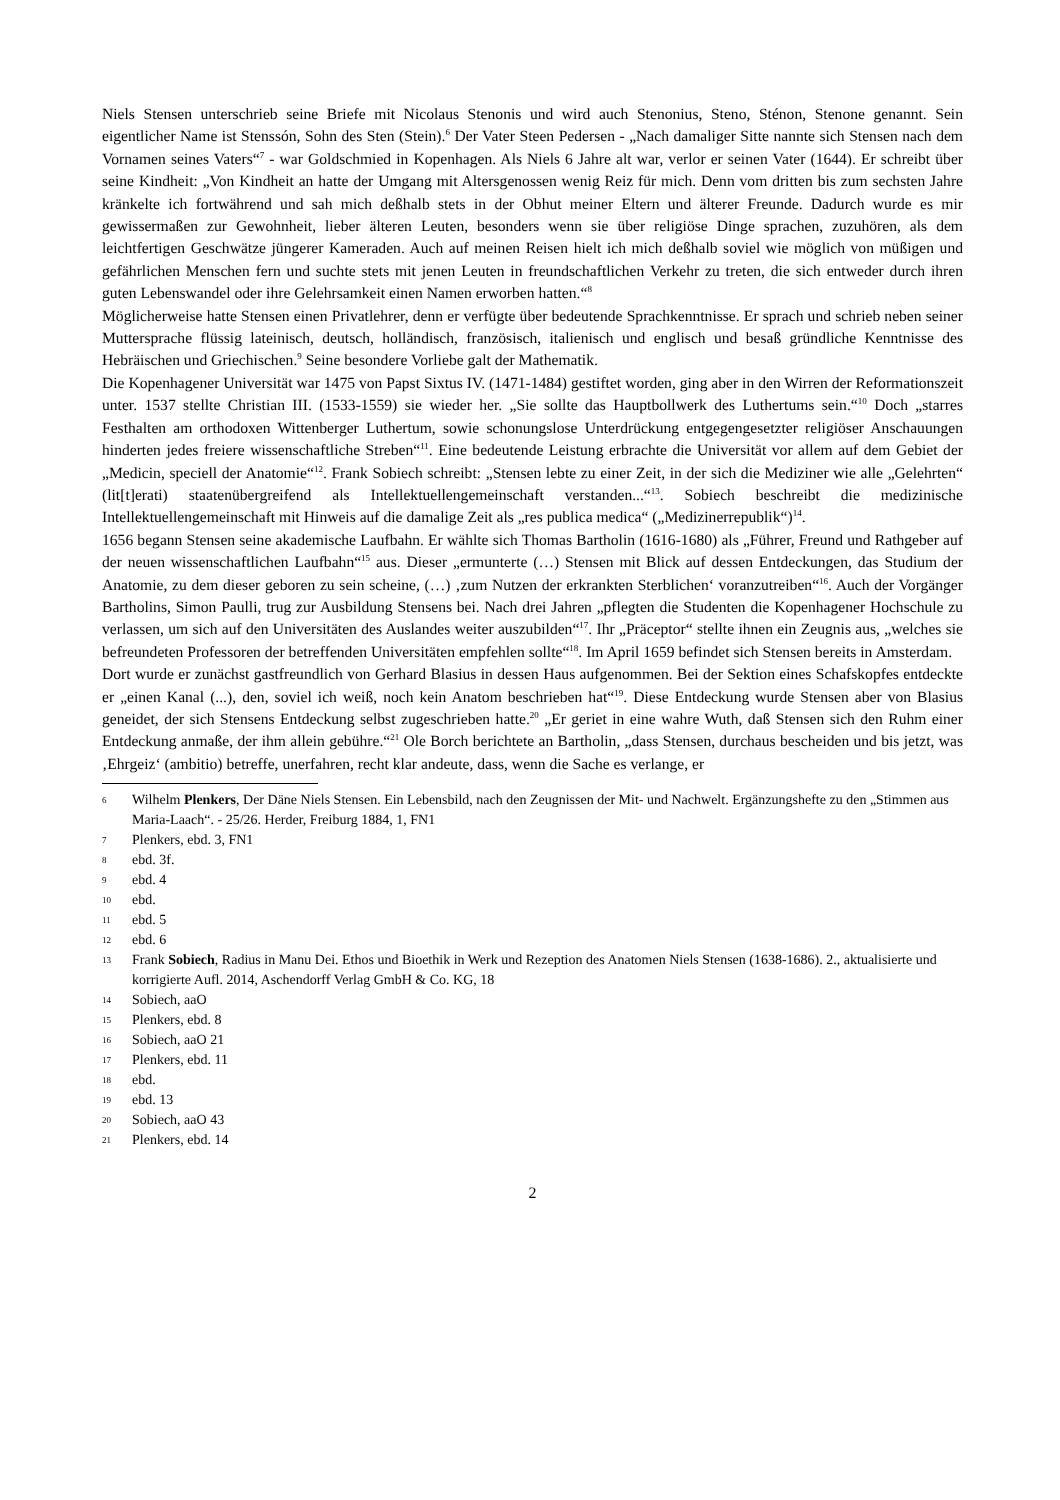Niels Stensen unterschrieb seine Briefe mit Nicolaus Stenonis und wird auch Stenonius, Steno, Sténon, Stenone genannt. Sein eigentlicher Name ist Stenssón, Sohn des Sten (Stein).<sup>6</sup> Der Vater Steen Pedersen - „Nach damaliger Sitte nannte sich Stensen nach dem Vornamen seines Vaters“<sup>7</sup> - war Goldschmied in Kopenhagen. Als Niels 6 Jahre alt war, verlor er seinen Vater (1644). Er schreibt über seine Kindheit: „Von Kindheit an hatte der Umgang mit Altersgenossen wenig Reiz für mich. Denn vom dritten bis zum sechsten Jahre kränkelte ich fortwährend und sah mich deßhalb stets in der Obhut meiner Eltern und älterer Freunde. Dadurch wurde es mir gewissermaßen zur Gewohnheit, lieber älteren Leuten, besonders wenn sie über religiöse Dinge sprachen, zuzuhören, als dem leichtfertigen Geschwätze jüngerer Kameraden. Auch auf meinen Reisen hielt ich mich deßhalb soviel wie möglich von müßigen und gefährlichen Menschen fern und suchte stets mit jenen Leuten in freundschaftlichen Verkehr zu treten, die sich entweder durch ihren guten Lebenswandel oder ihre Gelehrsamkeit einen Namen erworben hatten.“<sup>8</sup>
Möglicherweise hatte Stensen einen Privatlehrer, denn er verfügte über bedeutende Sprachkenntnisse. Er sprach und schrieb neben seiner Muttersprache flüssig lateinisch, deutsch, holländisch, französisch, italienisch und englisch und besaß gründliche Kenntnisse des Hebräischen und Griechischen.<sup>9</sup> Seine besondere Vorliebe galt der Mathematik.
Die Kopenhagener Universität war 1475 von Papst Sixtus IV. (1471-1484) gestiftet worden, ging aber in den Wirren der Reformationszeit unter. 1537 stellte Christian III. (1533-1559) sie wieder her. „Sie sollte das Hauptbollwerk des Luthertums sein.“<sup>10</sup> Doch „starres Festhalten am orthodoxen Wittenberger Luthertum, sowie schonungslose Unterdrückung entgegengesetzter religiöser Anschauungen hinderten jedes freiere wissenschaftliche Streben“<sup>11</sup>. Eine bedeutende Leistung erbrachte die Universität vor allem auf dem Gebiet der „Medicin, speciell der Anatomie“<sup>12</sup>. Frank Sobiech schreibt: „Stensen lebte zu einer Zeit, in der sich die Mediziner wie alle „Gelehrten“ (lit[t]erati) staatenübergreifend als Intellektuellengemeinschaft verstanden...“<sup>13</sup>. Sobiech beschreibt die medizinische Intellektuellengemeinschaft mit Hinweis auf die damalige Zeit als „res publica medica“ („Medizinerrepublik“)<sup>14</sup>.
1656 begann Stensen seine akademische Laufbahn. Er wählte sich Thomas Bartholin (1616-1680) als „Führer, Freund und Rathgeber auf der neuen wissenschaftlichen Laufbahn“<sup>15</sup> aus. Dieser „ermunterte (…) Stensen mit Blick auf dessen Entdeckungen, das Studium der Anatomie, zu dem dieser geboren zu sein scheine, (…) ‚zum Nutzen der erkrankten Sterblichen‘ voranzutreiben“<sup>16</sup>. Auch der Vorgänger Bartholins, Simon Paulli, trug zur Ausbildung Stensens bei. Nach drei Jahren „pflegten die Studenten die Kopenhagener Hochschule zu verlassen, um sich auf den Universitäten des Auslandes weiter auszubilden“<sup>17</sup>. Ihr „Präceptor“ stellte ihnen ein Zeugnis aus, „welches sie befreundeten Professoren der betreffenden Universitäten empfehlen sollte“<sup>18</sup>. Im April 1659 befindet sich Stensen bereits in Amsterdam.
Dort wurde er zunächst gastfreundlich von Gerhard Blasius in dessen Haus aufgenommen. Bei der Sektion eines Schafskopfes entdeckte er „einen Kanal (...), den, soviel ich weiß, noch kein Anatom beschrieben hat“<sup>19</sup>. Diese Entdeckung wurde Stensen aber von Blasius geneidet, der sich Stensens Entdeckung selbst zugeschrieben hatte.<sup>20</sup> „Er geriet in eine wahre Wuth, daß Stensen sich den Ruhm einer Entdeckung anmaße, der ihm allein gebühre.“<sup>21</sup> Ole Borch berichtete an Bartholin, „dass Stensen, durchaus bescheiden und bis jetzt, was ‚Ehrgeiz‘ (ambitio) betreffe, unerfahren, recht klar andeute, dass, wenn die Sache es verlange, er
6 Wilhelm Plenkers, Der Däne Niels Stensen. Ein Lebensbild, nach den Zeugnissen der Mit- und Nachwelt. Ergänzungshefte zu den „Stimmen aus Maria-Laach“. - 25/26. Herder, Freiburg 1884, 1, FN1
7 Plenkers, ebd. 3, FN1
8 ebd. 3f.
9 ebd. 4
10 ebd.
11 ebd. 5
12 ebd. 6
13 Frank Sobiech, Radius in Manu Dei. Ethos und Bioethik in Werk und Rezeption des Anatomen Niels Stensen (1638-1686). 2., aktualisierte und korrigierte Aufl. 2014, Aschendorff Verlag GmbH & Co. KG, 18
14 Sobiech, aaO
15 Plenkers, ebd. 8
16 Sobiech, aaO 21
17 Plenkers, ebd. 11
18 ebd.
19 ebd. 13
20 Sobiech, aaO 43
21 Plenkers, ebd. 14
2